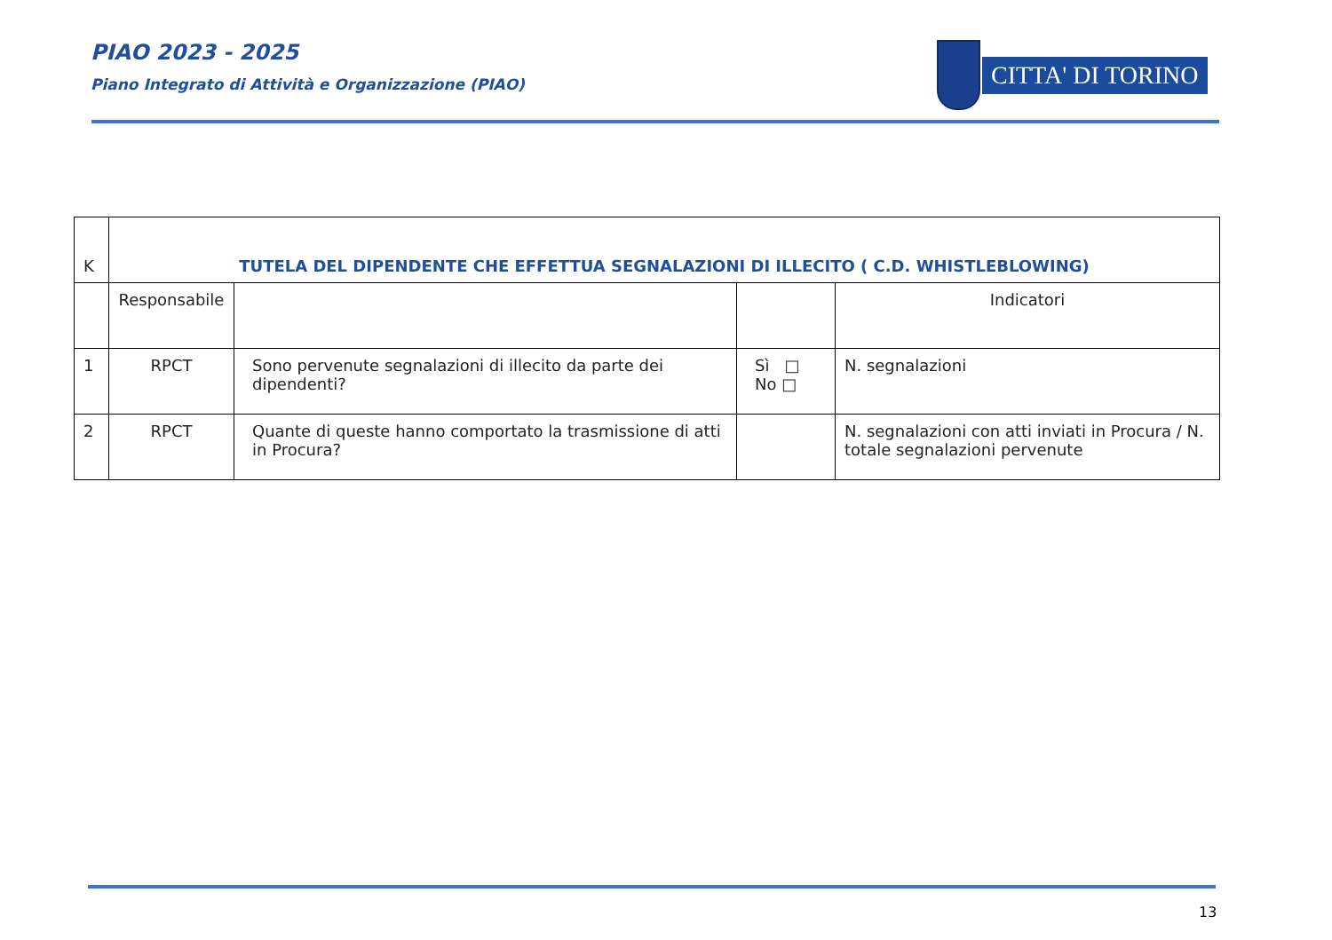PIAO 2023 - 2025
Piano Integrato di Attività e Organizzazione (PIAO)
CITTA' DI TORINO
| K | TUTELA DEL DIPENDENTE CHE EFFETTUA SEGNALAZIONI DI ILLECITO ( C.D. WHISTLEBLOWING) | | | |
| | Responsabile | | | Indicatori |
| 1 | RPCT | Sono pervenute segnalazioni di illecito da parte dei dipendenti? | Sì □ No □ | N. segnalazioni |
| 2 | RPCT | Quante di queste hanno comportato la trasmissione di atti in Procura? | | N. segnalazioni con atti inviati in Procura / N. totale segnalazioni pervenute |
13